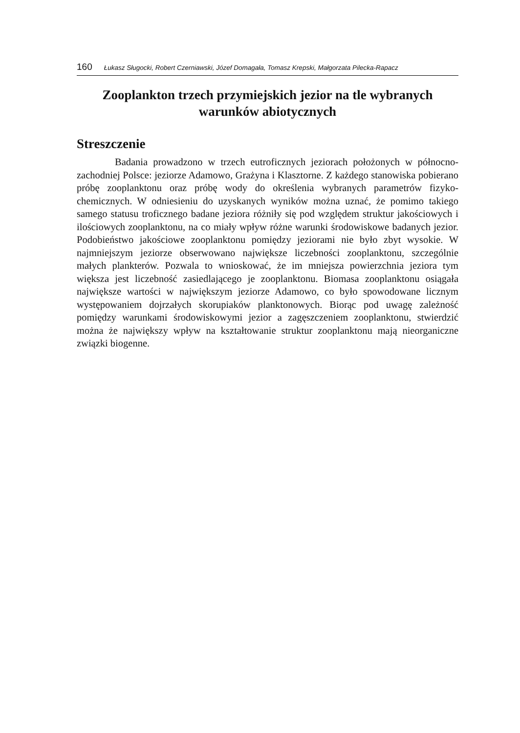160 Łukasz Sługocki, Robert Czerniawski, Józef Domagała, Tomasz Krepski, Małgorzata Pilecka-Rapacz
Zooplankton trzech przymiejskich jezior na tle wybranych warunków abiotycznych
Streszczenie
Badania prowadzono w trzech eutroficznych jeziorach położonych w północno-zachodniej Polsce: jeziorze Adamowo, Grażyna i Klasztorne. Z każdego stanowiska pobierano próbę zooplanktonu oraz próbę wody do określenia wybranych parametrów fizyko-chemicznych. W odniesieniu do uzyskanych wyników można uznać, że pomimo takiego samego statusu troficznego badane jeziora różniły się pod względem struktur jakościowych i ilościowych zooplanktonu, na co miały wpływ różne warunki środowiskowe badanych jezior. Podobieństwo jakościowe zooplanktonu pomiędzy jeziorami nie było zbyt wysokie. W najmniejszym jeziorze obserwowano największe liczebności zooplanktonu, szczególnie małych plankterów. Pozwala to wnioskować, że im mniejsza powierzchnia jeziora tym większa jest liczebność zasiedlającego je zooplanktonu. Biomasa zooplanktonu osiągała największe wartości w największym jeziorze Adamowo, co było spowodowane licznym występowaniem dojrzałych skorupiaków planktonowych. Biorąc pod uwagę zależność pomiędzy warunkami środowiskowymi jezior a zagęszczeniem zooplanktonu, stwierdzić można że największy wpływ na kształtowanie struktur zooplanktonu mają nieorganiczne związki biogenne.